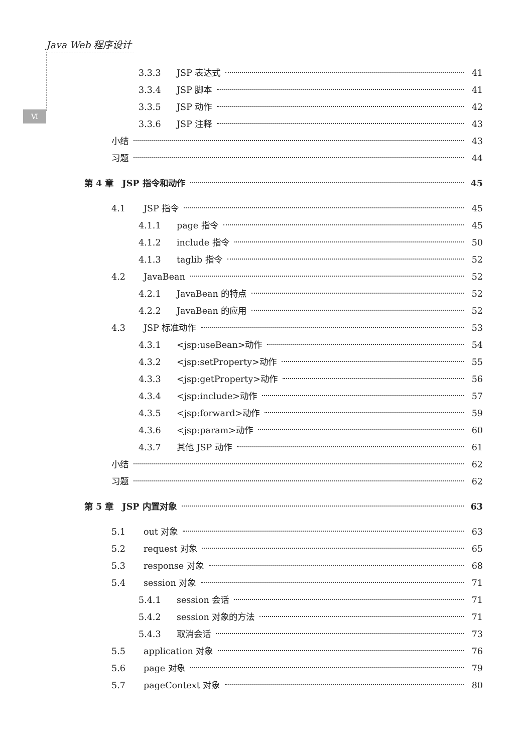Java Web 程序设计
Ⅵ
3.3.3 JSP 表达式 41
3.3.4 JSP 脚本 41
3.3.5 JSP 动作 42
3.3.6 JSP 注释 43
小结 43
习题 44
第 4 章　JSP 指令和动作 45
4.1 JSP 指令 45
4.1.1 page 指令 45
4.1.2 include 指令 50
4.1.3 taglib 指令 52
4.2 JavaBean 52
4.2.1 JavaBean 的特点 52
4.2.2 JavaBean 的应用 52
4.3 JSP 标准动作 53
4.3.1 <jsp:useBean>动作 54
4.3.2 <jsp:setProperty>动作 55
4.3.3 <jsp:getProperty>动作 56
4.3.4 <jsp:include>动作 57
4.3.5 <jsp:forward>动作 59
4.3.6 <jsp:param>动作 60
4.3.7 其他 JSP 动作 61
小结 62
习题 62
第 5 章　JSP 内置对象 63
5.1 out 对象 63
5.2 request 对象 65
5.3 response 对象 68
5.4 session 对象 71
5.4.1 session 会话 71
5.4.2 session 对象的方法 71
5.4.3 取消会话 73
5.5 application 对象 76
5.6 page 对象 79
5.7 pageContext 对象 80